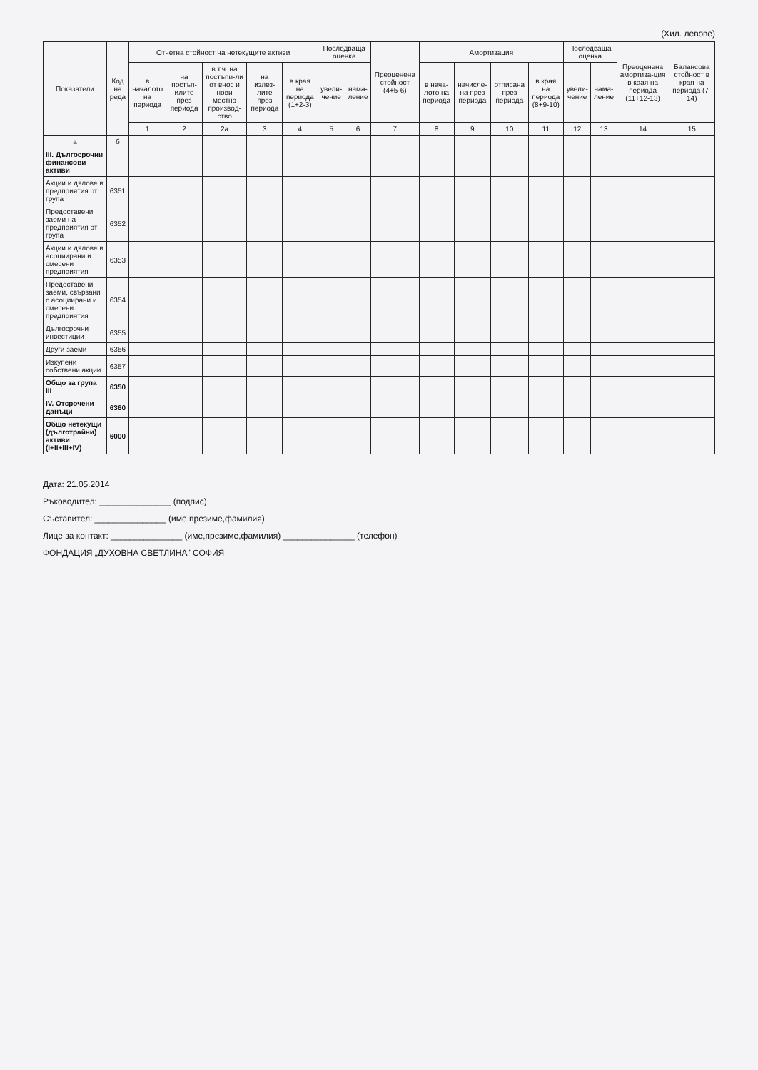(Хил. левове)
| Показатели | Код на реда | Отчетна стойност на нетекущите активи | | | | | Последваща оценка | | Преоценена стойност (4+5-6) | Амортизация | | | | Последваща оценка | | Преоценена амортиза-ция в края на периода (11+12-13) | Балансова стойност в края на периода (7-14) |
| --- | --- | --- | --- | --- | --- | --- | --- | --- | --- | --- | --- | --- | --- | --- | --- | --- | --- |
| | | в началото на периода | на постъп-илите през периода | в т.ч. на постъпи-ли от внос и нови местно производ-ство | на излез-лите през периода | в края на периода (1+2-3) | увели-чение | нама-ление | | в нача-лото на периода | начисле-на през периода | отписана през периода | в края на периода (8+9-10) | увели-чение | нама-ление | | |
| | | 1 | 2 | 2а | 3 | 4 | 5 | 6 | 7 | 8 | 9 | 10 | 11 | 12 | 13 | 14 | 15 |
| а | б | | | | | | | | | | | | | | | | |
| III. Дългосрочни финансови активи | | | | | | | | | | | | | | | | | |
| Акции и дялове в предприятия от група | 6351 | | | | | | | | | | | | | | | | |
| Предоставени заеми на предприятия от група | 6352 | | | | | | | | | | | | | | | | |
| Акции и дялове в асоциирани и смесени предприятия | 6353 | | | | | | | | | | | | | | | | |
| Предоставени заеми, свързани с асоциирани и смесени предприятия | 6354 | | | | | | | | | | | | | | | | |
| Дългосрочни инвестиции | 6355 | | | | | | | | | | | | | | | | |
| Други заеми | 6356 | | | | | | | | | | | | | | | | |
| Изкупени собствени акции | 6357 | | | | | | | | | | | | | | | | |
| Общо за група III | 6350 | | | | | | | | | | | | | | | | |
| IV. Отсрочени данъци | 6360 | | | | | | | | | | | | | | | | |
| Общо нетекущи (дълготрайни) активи (I+II+III+IV) | 6000 | | | | | | | | | | | | | | | | |
Дата: 21.05.2014
Ръководител: _______________ (подпис)
Съставител: _______________ (име,презиме,фамилия)
Лице за контакт: _______________ (име,презиме,фамилия) _______________ (телефон)
ФОНДАЦИЯ „ДУХОВНА СВЕТЛИНА" СОФИЯ